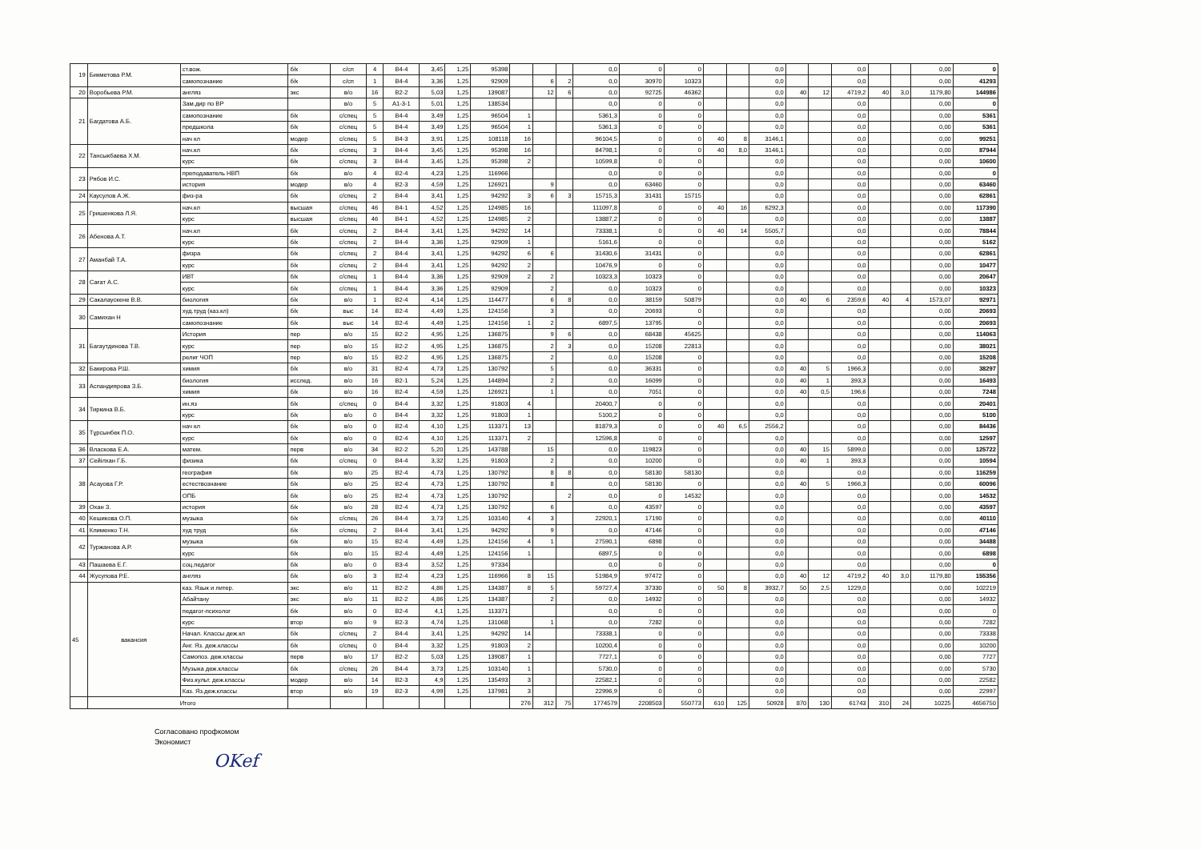| 19 | Бикметова Р.М. | ст.вож. | б/к | с/сп | 4 | В4-4 | 3,45 | 1,25 | 95398 | | | | 0,0 | 0 | 0 | | | 0,0 | | | 0,0 | | | 0,00 | 0 |
| | | самопознание | б/к | с/сп | 1 | В4-4 | 3,36 | 1,25 | 92909 | | 6 | 2 | 0,0 | 30970 | 10323 | | | 0,0 | | | 0,0 | | | 0,00 | 41293 |
| 20 | Воробьева Р.М. | англяз | экс | в/о | 16 | В2-2 | 5,03 | 1,25 | 139087 | | 12 | 6 | 0,0 | 92725 | 46362 | | | 0,0 | 40 | 12 | 4719,2 | 40 | 3,0 | 1179,80 | 144986 |
| 21 | Багдатова А.Б. | Зам.дир по ВР | | в/о | 5 | А1-3-1 | 5,01 | 1,25 | 138534 | | | | 0,0 | 0 | 0 | | | 0,0 | | | 0,0 | | | 0,00 | 0 |
| | | самопознание | б/к | с/спец | 5 | В4-4 | 3,49 | 1,25 | 96504 | 1 | | | 5361,3 | 0 | 0 | | | 0,0 | | | 0,0 | | | 0,00 | 5361 |
| | | предшкола | б/к | с/спец | 5 | В4-4 | 3,49 | 1,25 | 96504 | 1 | | | 5361,3 | 0 | 0 | | | 0,0 | | | 0,0 | | | 0,00 | 5361 |
| | | нач кл | модер | с/спец | 5 | В4-3 | 3,91 | 1,25 | 108118 | 16 | | | 96104,5 | 0 | 0 | 40 | 8 | 3146,1 | | | 0,0 | | | 0,00 | 99251 |
| 22 | Тансыкбаева Х.М. | нач.кл | б/к | с/спец | 3 | В4-4 | 3,45 | 1,25 | 95398 | 16 | | | 84798,1 | 0 | 0 | 40 | 8,0 | 3146,1 | | | 0,0 | | | 0,00 | 87944 |
| | | курс | б/к | с/спец | 3 | В4-4 | 3,45 | 1,25 | 95398 | 2 | | | 10599,8 | 0 | 0 | | | 0,0 | | | 0,0 | | | 0,00 | 10600 |
| 23 | Рябов И.С. | преподаватель НВП | б/к | в/о | 4 | В2-4 | 4,23 | 1,25 | 116966 | | | | 0,0 | 0 | 0 | | | 0,0 | | | 0,0 | | | 0,00 | 0 |
| | | история | модер | в/о | 4 | В2-3 | 4,59 | 1,25 | 126921 | | 9 | | 0,0 | 63460 | 0 | | | 0,0 | | | 0,0 | | | 0,00 | 63460 |
| 24 | Каусулов А.Ж. | физ-ра | б/к | с/спец | 2 | В4-4 | 3,41 | 1,25 | 94292 | 3 | 6 | 3 | 15715,3 | 31431 | 15715 | | | 0,0 | | | 0,0 | | | 0,00 | 62861 |
| 25 | Гришенкова Л.Я. | нач.кл | высшая | с/спец | 46 | В4-1 | 4,52 | 1,25 | 124985 | 16 | | | 111097,8 | 0 | 0 | 40 | 16 | 6292,3 | | | 0,0 | | | 0,00 | 117390 |
| | | курс | высшая | с/спец | 46 | В4-1 | 4,52 | 1,25 | 124985 | 2 | | | 13887,2 | 0 | 0 | | | 0,0 | | | 0,0 | | | 0,00 | 13887 |
| 26 | Абенова А.Т. | нач.кл | б/к | с/спец | 2 | В4-4 | 3,41 | 1,25 | 94292 | 14 | | | 73338,1 | 0 | 0 | 40 | 14 | 5505,7 | | | 0,0 | | | 0,00 | 78844 |
| | | курс | б/к | с/спец | 2 | В4-4 | 3,36 | 1,25 | 92909 | 1 | | | 5161,6 | 0 | 0 | | | 0,0 | | | 0,0 | | | 0,00 | 5162 |
| 27 | Аманбай Т.А. | физра | б/к | с/спец | 2 | В4-4 | 3,41 | 1,25 | 94292 | 6 | 6 | | 31430,6 | 31431 | 0 | | | 0,0 | | | 0,0 | | | 0,00 | 62861 |
| | | курс | б/к | с/спец | 2 | В4-4 | 3,41 | 1,25 | 94292 | 2 | | | 10476,9 | 0 | 0 | | | 0,0 | | | 0,0 | | | 0,00 | 10477 |
| 28 | Сағат А.С. | ИВТ | б/к | с/спец | 1 | В4-4 | 3,36 | 1,25 | 92909 | 2 | 2 | | 10323,3 | 10323 | 0 | | | 0,0 | | | 0,0 | | | 0,00 | 20647 |
| | | курс | б/к | с/спец | 1 | В4-4 | 3,36 | 1,25 | 92909 | | 2 | | 0,0 | 10323 | 0 | | | 0,0 | | | 0,0 | | | 0,00 | 10323 |
| 29 | Сакалаускене В.В. | биология | б/к | в/о | 1 | В2-4 | 4,14 | 1,25 | 114477 | | 6 | 8 | 0,0 | 38159 | 50879 | | | 0,0 | 40 | 6 | 2359,6 | 40 | 4 | 1573,07 | 92971 |
| 30 | Самихан Н | худ.труд (каз.кл) | б/к | выс | 14 | В2-4 | 4,49 | 1,25 | 124156 | | 3 | | 0,0 | 20693 | 0 | | | 0,0 | | | 0,0 | | | 0,00 | 20693 |
| | | самопознание | б/к | выс | 14 | В2-4 | 4,49 | 1,25 | 124156 | 1 | 2 | | 6897,5 | 13795 | 0 | | | 0,0 | | | 0,0 | | | 0,00 | 20693 |
| 31 | Багаутдинова Т.В. | История | пер | в/о | 15 | В2-2 | 4,95 | 1,25 | 136875 | | 9 | 6 | 0,0 | 68438 | 45625 | | | 0,0 | | | 0,0 | | | 0,00 | 114063 |
| | | курс | пер | в/о | 15 | В2-2 | 4,95 | 1,25 | 136875 | | 2 | 3 | 0,0 | 15208 | 22813 | | | 0,0 | | | 0,0 | | | 0,00 | 38021 |
| | | религ ЧОП | пер | в/о | 15 | В2-2 | 4,95 | 1,25 | 136875 | | 2 | | 0,0 | 15208 | 0 | | | 0,0 | | | 0,0 | | | 0,00 | 15208 |
| 32 | Бакирова Р.Ш. | химия | б/к | в/о | 31 | В2-4 | 4,73 | 1,25 | 130792 | | 5 | | 0,0 | 36331 | 0 | | | 0,0 | 40 | 5 | 1966,3 | | | 0,00 | 38297 |
| 33 | Аспандиярова З.Б. | биология | исслед. | в/о | 16 | В2-1 | 5,24 | 1,25 | 144894 | | 2 | | 0,0 | 16099 | 0 | | | 0,0 | 40 | 1 | 393,3 | | | 0,00 | 16493 |
| | | химия | б/к | в/о | 16 | В2-4 | 4,59 | 1,25 | 126921 | | 1 | | 0,0 | 7051 | 0 | | | 0,0 | 40 | 0,5 | 196,6 | | | 0,00 | 7248 |
| 34 | Тиркина В.Б. | ин.яз | б/к | с/спец | 0 | В4-4 | 3,32 | 1,25 | 91803 | 4 | | | 20400,7 | 0 | 0 | | | 0,0 | | | 0,0 | | | 0,00 | 20401 |
| | | курс | б/к | в/о | 0 | В4-4 | 3,32 | 1,25 | 91803 | 1 | | | 5100,2 | 0 | 0 | | | 0,0 | | | 0,0 | | | 0,00 | 5100 |
| 35 | Тұрсынбек П.О. | нач кл | б/к | в/о | 0 | В2-4 | 4,10 | 1,25 | 113371 | 13 | | | 81879,3 | 0 | 0 | 40 | 6,5 | 2556,2 | | | 0,0 | | | 0,00 | 84436 |
| | | курс | б/к | в/о | 0 | В2-4 | 4,10 | 1,25 | 113371 | 2 | | | 12596,8 | 0 | 0 | | | 0,0 | | | 0,0 | | | 0,00 | 12597 |
| 36 | Власкова Е.А. | матем. | перв | в/о | 34 | В2-2 | 5,20 | 1,25 | 143788 | | 15 | | 0,0 | 119823 | 0 | | | 0,0 | 40 | 15 | 5899,0 | | | 0,00 | 125722 |
| 37 | Сейілхан Г.Б. | физика | б/к | с/спец | 0 | В4-4 | 3,32 | 1,25 | 91803 | | 2 | | 0,0 | 10200 | 0 | | | 0,0 | 40 | 1 | 393,3 | | | 0,00 | 10594 |
| 38 | Асауова Г.Р. | география | б/к | в/о | 25 | В2-4 | 4,73 | 1,25 | 130792 | | 8 | 8 | 0,0 | 58130 | 58130 | | | 0,0 | | | 0,0 | | | 0,00 | 116259 |
| | | естествознание | б/к | в/о | 25 | В2-4 | 4,73 | 1,25 | 130792 | | 8 | | 0,0 | 58130 | 0 | | | 0,0 | 40 | 5 | 1966,3 | | | 0,00 | 60096 |
| | | ОПБ | б/к | в/о | 25 | В2-4 | 4,73 | 1,25 | 130792 | | | 2 | 0,0 | 0 | 14532 | | | 0,0 | | | 0,0 | | | 0,00 | 14532 |
| 39 | Охан З. | история | б/к | в/о | 28 | В2-4 | 4,73 | 1,25 | 130792 | | 6 | | 0,0 | 43597 | 0 | | | 0,0 | | | 0,0 | | | 0,00 | 43597 |
| 40 | Кешикова О.П. | музыка | б/к | с/спец | 26 | В4-4 | 3,73 | 1,25 | 103140 | 4 | 3 | | 22920,1 | 17190 | 0 | | | 0,0 | | | 0,0 | | | 0,00 | 40110 |
| 41 | Клименко Т.Н. | худ труд | б/к | с/спец | 2 | В4-4 | 3,41 | 1,25 | 94292 | | 9 | | 0,0 | 47146 | 0 | | | 0,0 | | | 0,0 | | | 0,00 | 47146 |
| 42 | Туржанова А.Р. | музыка | б/к | в/о | 15 | В2-4 | 4,49 | 1,25 | 124156 | 4 | 1 | | 27590,1 | 6898 | 0 | | | 0,0 | | | 0,0 | | | 0,00 | 34488 |
| | | курс | б/к | в/о | 15 | В2-4 | 4,49 | 1,25 | 124156 | 1 | | | 6897,5 | 0 | 0 | | | 0,0 | | | 0,0 | | | 0,00 | 6898 |
| 43 | Пашаева Е.Г. | соц.педагог | б/к | в/о | 0 | В3-4 | 3,52 | 1,25 | 97334 | | | | 0,0 | 0 | 0 | | | 0,0 | | | 0,0 | | | 0,00 | 0 |
| 44 | Жусупова Р.Е. | англяз | б/к | в/о | 3 | В2-4 | 4,23 | 1,25 | 116966 | 8 | 15 | | 51984,9 | 97472 | 0 | | | 0,0 | 40 | 12 | 4719,2 | 40 | 3,0 | 1179,80 | 155356 |
| 45 | вакансия | каз. Язык и литер. | экс | в/о | 11 | В2-2 | 4,86 | 1,25 | 134387 | 8 | 5 | | 59727,4 | 37330 | 0 | 50 | 8 | 3932,7 | 50 | 2,5 | 1229,0 | | | 0,00 | 102219 |
| | | Абайтану | экс | в/о | 11 | В2-2 | 4,86 | 1,25 | 134387 | | 2 | | 0,0 | 14932 | 0 | | | 0,0 | | | 0,0 | | | 0,00 | 14932 |
| | | педагог-психолог | б/к | в/о | 0 | В2-4 | 4,1 | 1,25 | 113371 | | | | 0,0 | 0 | 0 | | | 0,0 | | | 0,0 | | | 0,00 | 0 |
| | | курс | втор | в/о | 9 | В2-3 | 4,74 | 1,25 | 131068 | | 1 | | 0,0 | 7282 | 0 | | | 0,0 | | | 0,0 | | | 0,00 | 7282 |
| | | Начал. Классы деж.кл | б/к | с/спец | 2 | В4-4 | 3,41 | 1,25 | 94292 | 14 | | | 73338,1 | 0 | 0 | | | 0,0 | | | 0,0 | | | 0,00 | 73338 |
| | | Анг. Яз. деж.классы | б/к | с/спец | 0 | В4-4 | 3,32 | 1,25 | 91803 | 2 | | | 10200,4 | 0 | 0 | | | 0,0 | | | 0,0 | | | 0,00 | 10200 |
| | | Самопоз. деж.классы | перв | в/о | 17 | В2-2 | 5,03 | 1,25 | 139087 | 1 | | | 7727,1 | 0 | 0 | | | 0,0 | | | 0,0 | | | 0,00 | 7727 |
| | | Музыка деж.классы | б/к | с/спец | 26 | В4-4 | 3,73 | 1,25 | 103140 | 1 | | | 5730,0 | 0 | 0 | | | 0,0 | | | 0,0 | | | 0,00 | 5730 |
| | | Физ.культ. деж.классы | модер | в/о | 14 | В2-3 | 4,9 | 1,25 | 135493 | 3 | | | 22582,1 | 0 | 0 | | | 0,0 | | | 0,0 | | | 0,00 | 22582 |
| | | Каз. Яз.деж.классы | втор | в/о | 19 | В2-3 | 4,99 | 1,25 | 137981 | 3 | | | 22996,9 | 0 | 0 | | | 0,0 | | | 0,0 | | | 0,00 | 22997 |
| | Итого | | | | | | | | | 276 | 312 | 75 | 1774579 | 2208503 | 550773 | 610 | 125 | 50928 | 870 | 130 | 61743 | 310 | 24 | 10225 | 4656750 |
Согласовано профкомом
Экономист
OKef